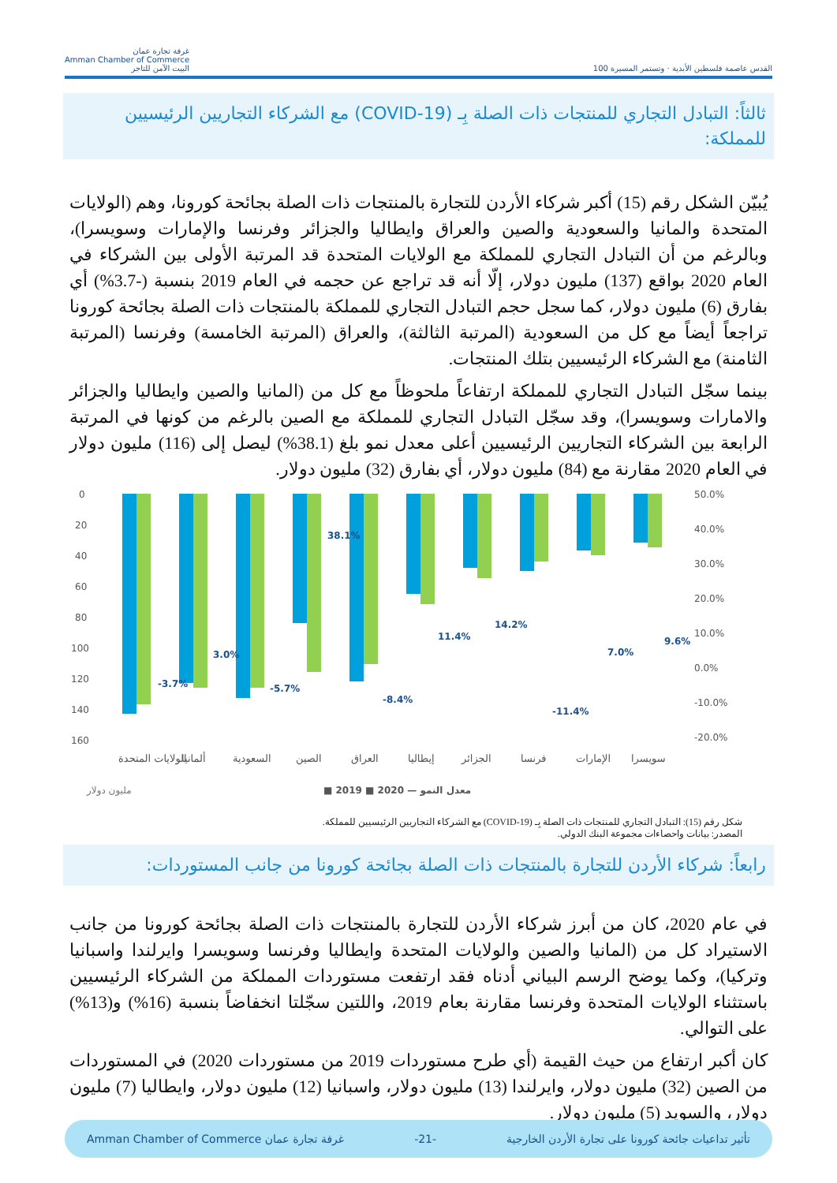القدس عاصمة فلسطين الأبدية · وتستمر المسيرة 100
غرفة تجارة عمان
Amman Chamber of Commerce
البيت الآمن للتاجر
ثالثاً: التبادل التجاري للمنتجات ذات الصلة بِـ (COVID-19) مع الشركاء التجاريين الرئيسيين للمملكة:
يُبيّن الشكل رقم (15) أكبر شركاء الأردن للتجارة بالمنتجات ذات الصلة بجائحة كورونا، وهم (الولايات المتحدة والمانيا والسعودية والصين والعراق وايطاليا والجزائر وفرنسا والإمارات وسويسرا)، وبالرغم من أن التبادل التجاري للمملكة مع الولايات المتحدة قد المرتبة الأولى بين الشركاء في العام 2020 بواقع (137) مليون دولار، إلّا أنه قد تراجع عن حجمه في العام 2019 بنسبة (-3.7%) أي بفارق (6) مليون دولار، كما سجل حجم التبادل التجاري للمملكة بالمنتجات ذات الصلة بجائحة كورونا تراجعاً أيضاً مع كل من السعودية (المرتبة الثالثة)، والعراق (المرتبة الخامسة) وفرنسا (المرتبة الثامنة) مع الشركاء الرئيسيين بتلك المنتجات.
بينما سجّل التبادل التجاري للمملكة ارتفاعاً ملحوظاً مع كل من (المانيا والصين وايطاليا والجزائر والامارات وسويسرا)، وقد سجّل التبادل التجاري للمملكة مع الصين بالرغم من كونها في المرتبة الرابعة بين الشركاء التجاريين الرئيسيين أعلى معدل نمو بلغ (38.1%) ليصل إلى (116) مليون دولار في العام 2020 مقارنة مع (84) مليون دولار، أي بفارق (32) مليون دولار.
0
20
40
60
80
100
120
140
160
50.0%
40.0%
30.0%
20.0%
10.0%
0.0%
-10.0%
-20.0%
-3.7%
3.0%
-5.7%
38.1%
-8.4%
11.4%
14.2%
-11.4%
7.0%
9.6%
الولايات المتحدة
ألمانيا
السعودية
الصين
العراق
إيطاليا
الجزائر
فرنسا
الإمارات
سويسرا
مليون دولار
■ 2019 ■ 2020 — معدل النمو
شكل رقم (15): التبادل التجاري للمنتجات ذات الصلة بِـ (COVID-19) مع الشركاء التجاريين الرئيسيين للمملكة.
المصدر: بيانات واحصاءات مجموعة البنك الدولي.
رابعاً: شركاء الأردن للتجارة بالمنتجات ذات الصلة بجائحة كورونا من جانب المستوردات:
في عام 2020، كان من أبرز شركاء الأردن للتجارة بالمنتجات ذات الصلة بجائحة كورونا من جانب الاستيراد كل من (المانيا والصين والولايات المتحدة وايطاليا وفرنسا وسويسرا وايرلندا واسبانيا وتركيا)، وكما يوضح الرسم البياني أدناه فقد ارتفعت مستوردات المملكة من الشركاء الرئيسيين باستثناء الولايات المتحدة وفرنسا مقارنة بعام 2019، واللتين سجّلتا انخفاضاً بنسبة (16%) و(13%) على التوالي.
كان أكبر ارتفاع من حيث القيمة (أي طرح مستوردات 2019 من مستوردات 2020) في المستوردات من الصين (32) مليون دولار، وايرلندا (13) مليون دولار، واسبانيا (12) مليون دولار، وايطاليا (7) مليون دولار، والسويد (5) مليون دولار.
تأثير تداعيات جائحة كورونا على تجارة الأردن الخارجية -21- غرفة تجارة عمان Amman Chamber of Commerce